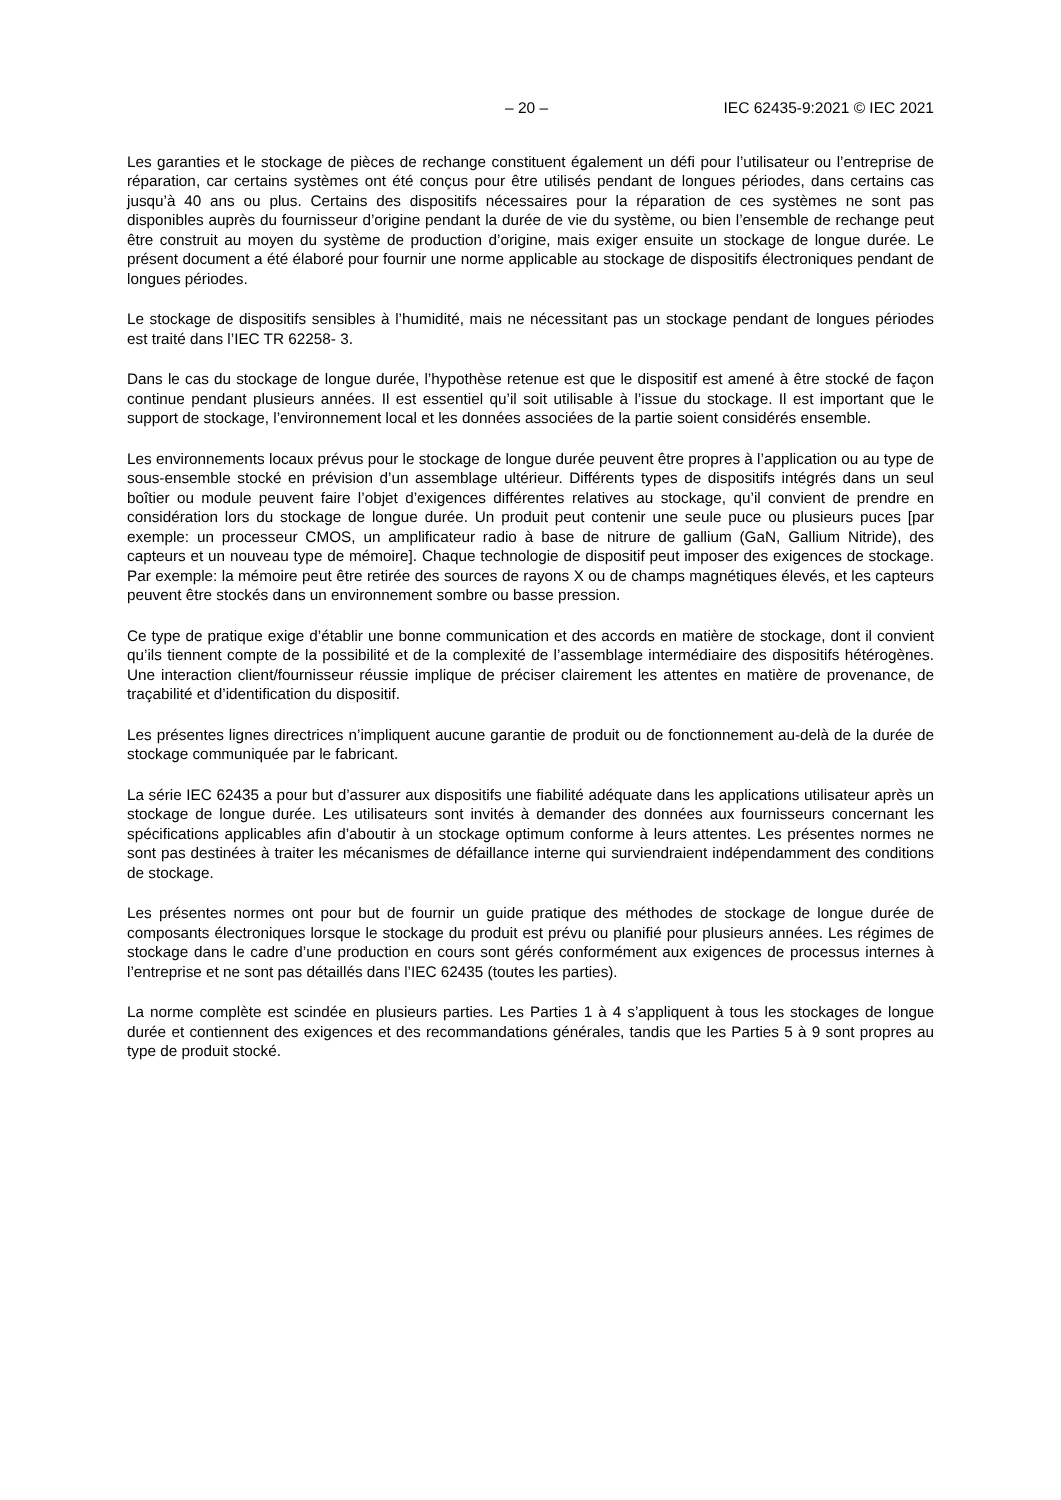– 20 – IEC 62435-9:2021 © IEC 2021
Les garanties et le stockage de pièces de rechange constituent également un défi pour l’utilisateur ou l’entreprise de réparation, car certains systèmes ont été conçus pour être utilisés pendant de longues périodes, dans certains cas jusqu’à 40 ans ou plus. Certains des dispositifs nécessaires pour la réparation de ces systèmes ne sont pas disponibles auprès du fournisseur d’origine pendant la durée de vie du système, ou bien l’ensemble de rechange peut être construit au moyen du système de production d’origine, mais exiger ensuite un stockage de longue durée. Le présent document a été élaboré pour fournir une norme applicable au stockage de dispositifs électroniques pendant de longues périodes.
Le stockage de dispositifs sensibles à l’humidité, mais ne nécessitant pas un stockage pendant de longues périodes est traité dans l’IEC TR 62258- 3.
Dans le cas du stockage de longue durée, l’hypothèse retenue est que le dispositif est amené à être stocké de façon continue pendant plusieurs années. Il est essentiel qu’il soit utilisable à l’issue du stockage. Il est important que le support de stockage, l’environnement local et les données associées de la partie soient considérés ensemble.
Les environnements locaux prévus pour le stockage de longue durée peuvent être propres à l’application ou au type de sous-ensemble stocké en prévision d’un assemblage ultérieur. Différents types de dispositifs intégrés dans un seul boîtier ou module peuvent faire l’objet d’exigences différentes relatives au stockage, qu’il convient de prendre en considération lors du stockage de longue durée. Un produit peut contenir une seule puce ou plusieurs puces [par exemple: un processeur CMOS, un amplificateur radio à base de nitrure de gallium (GaN, Gallium Nitride), des capteurs et un nouveau type de mémoire]. Chaque technologie de dispositif peut imposer des exigences de stockage. Par exemple: la mémoire peut être retirée des sources de rayons X ou de champs magnétiques élevés, et les capteurs peuvent être stockés dans un environnement sombre ou basse pression.
Ce type de pratique exige d’établir une bonne communication et des accords en matière de stockage, dont il convient qu’ils tiennent compte de la possibilité et de la complexité de l’assemblage intermédiaire des dispositifs hétérogènes. Une interaction client/fournisseur réussie implique de préciser clairement les attentes en matière de provenance, de traçabilité et d’identification du dispositif.
Les présentes lignes directrices n’impliquent aucune garantie de produit ou de fonctionnement au-delà de la durée de stockage communiquée par le fabricant.
La série IEC 62435 a pour but d’assurer aux dispositifs une fiabilité adéquate dans les applications utilisateur après un stockage de longue durée. Les utilisateurs sont invités à demander des données aux fournisseurs concernant les spécifications applicables afin d’aboutir à un stockage optimum conforme à leurs attentes. Les présentes normes ne sont pas destinées à traiter les mécanismes de défaillance interne qui surviendraient indépendamment des conditions de stockage.
Les présentes normes ont pour but de fournir un guide pratique des méthodes de stockage de longue durée de composants électroniques lorsque le stockage du produit est prévu ou planifié pour plusieurs années. Les régimes de stockage dans le cadre d’une production en cours sont gérés conformément aux exigences de processus internes à l’entreprise et ne sont pas détaillés dans l’IEC 62435 (toutes les parties).
La norme complète est scindée en plusieurs parties. Les Parties 1 à 4 s’appliquent à tous les stockages de longue durée et contiennent des exigences et des recommandations générales, tandis que les Parties 5 à 9 sont propres au type de produit stocké.